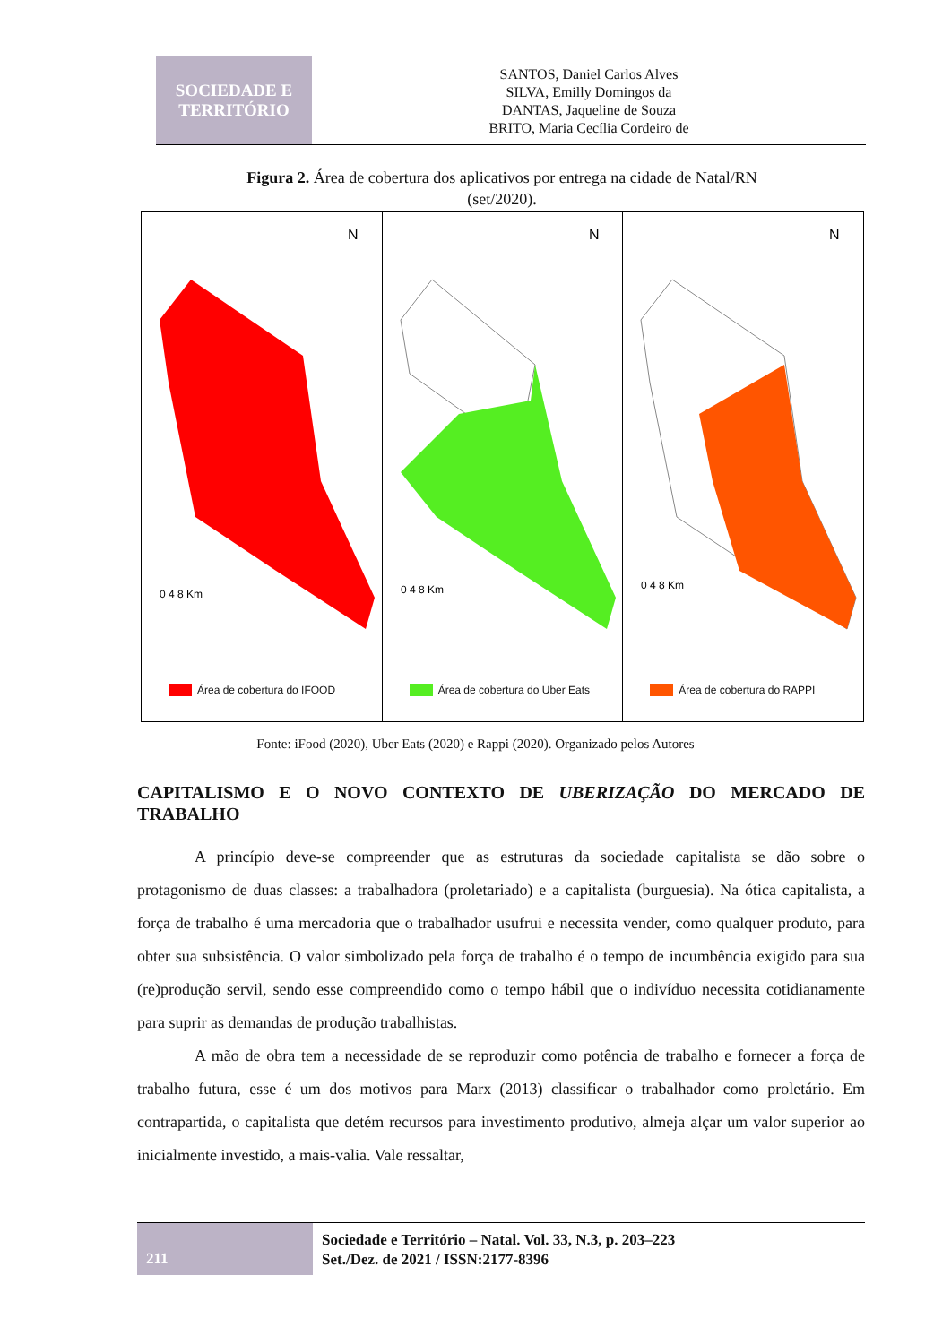SOCIEDADE E
TERRITÓRIO
SANTOS, Daniel Carlos Alves
SILVA, Emilly Domingos da
DANTAS, Jaqueline de Souza
BRITO, Maria Cecília Cordeiro de
Figura 2. Área de cobertura dos aplicativos por entrega na cidade de Natal/RN (set/2020).
N
0 4 8 Km
Área de cobertura do IFOOD
N
0 4 8 Km
Área de cobertura do Uber Eats
N
0 4 8 Km
Área de cobertura do RAPPI
Fonte: iFood (2020), Uber Eats (2020) e Rappi (2020). Organizado pelos Autores
CAPITALISMO E O NOVO CONTEXTO DE UBERIZAÇÃO DO MERCADO DE TRABALHO
A princípio deve-se compreender que as estruturas da sociedade capitalista se dão sobre o protagonismo de duas classes: a trabalhadora (proletariado) e a capitalista (burguesia). Na ótica capitalista, a força de trabalho é uma mercadoria que o trabalhador usufrui e necessita vender, como qualquer produto, para obter sua subsistência. O valor simbolizado pela força de trabalho é o tempo de incumbência exigido para sua (re)produção servil, sendo esse compreendido como o tempo hábil que o indivíduo necessita cotidianamente para suprir as demandas de produção trabalhistas.
A mão de obra tem a necessidade de se reproduzir como potência de trabalho e fornecer a força de trabalho futura, esse é um dos motivos para Marx (2013) classificar o trabalhador como proletário. Em contrapartida, o capitalista que detém recursos para investimento produtivo, almeja alçar um valor superior ao inicialmente investido, a mais-valia. Vale ressaltar,
211
Sociedade e Território – Natal. Vol. 33, N.3, p. 203–223
Set./Dez. de 2021 / ISSN:2177-8396